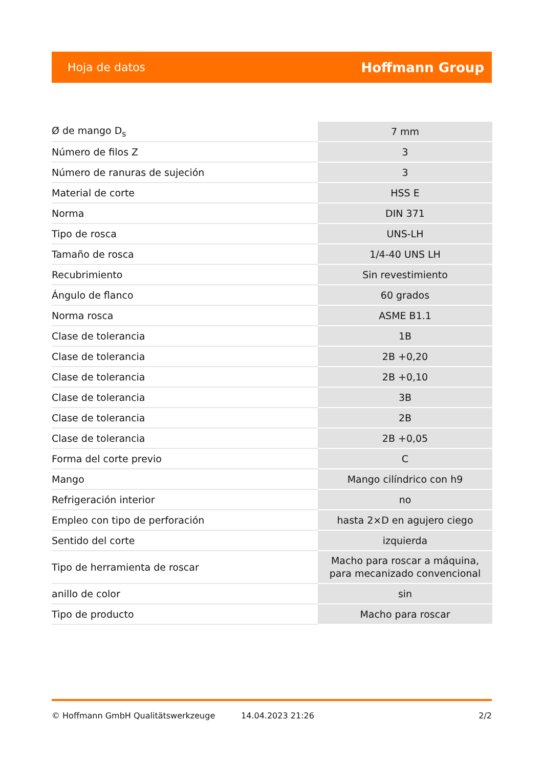Hoja de datos Hoffmann Group
| Ø de mango D<sub>s</sub> | 7 mm |
| Número de filos Z | 3 |
| Número de ranuras de sujeción | 3 |
| Material de corte | HSS E |
| Norma | DIN 371 |
| Tipo de rosca | UNS-LH |
| Tamaño de rosca | 1/4-40 UNS LH |
| Recubrimiento | Sin revestimiento |
| Ángulo de flanco | 60 grados |
| Norma rosca | ASME B1.1 |
| Clase de tolerancia | 1B |
| Clase de tolerancia | 2B +0,20 |
| Clase de tolerancia | 2B +0,10 |
| Clase de tolerancia | 3B |
| Clase de tolerancia | 2B |
| Clase de tolerancia | 2B +0,05 |
| Forma del corte previo | C |
| Mango | Mango cilíndrico con h9 |
| Refrigeración interior | no |
| Empleo con tipo de perforación | hasta 2×D en agujero ciego |
| Sentido del corte | izquierda |
| Tipo de herramienta de roscar | Macho para roscar a máquina, para mecanizado convencional |
| anillo de color | sin |
| Tipo de producto | Macho para roscar |
© Hoffmann GmbH Qualitätswerkzeuge 14.04.2023 21:26 2/2